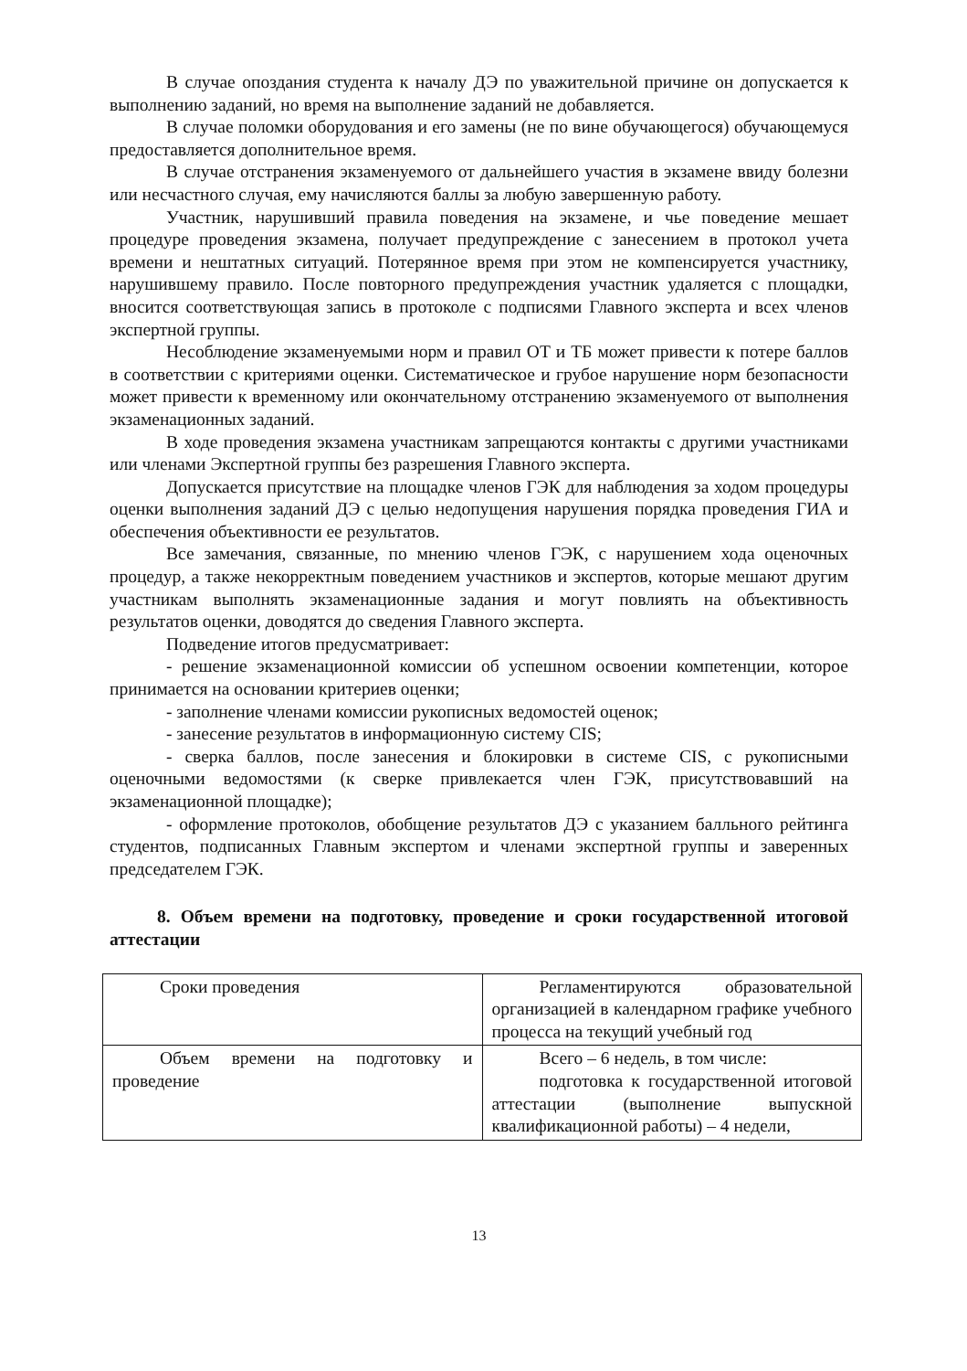В случае опоздания студента к началу ДЭ по уважительной причине он допускается к выполнению заданий, но время на выполнение заданий не добавляется.
В случае поломки оборудования и его замены (не по вине обучающегося) обучающемуся предоставляется дополнительное время.
В случае отстранения экзаменуемого от дальнейшего участия в экзамене ввиду болезни или несчастного случая, ему начисляются баллы за любую завершенную работу.
Участник, нарушивший правила поведения на экзамене, и чье поведение мешает процедуре проведения экзамена, получает предупреждение с занесением в протокол учета времени и нештатных ситуаций. Потерянное время при этом не компенсируется участнику, нарушившему правило. После повторного предупреждения участник удаляется с площадки, вносится соответствующая запись в протоколе с подписями Главного эксперта и всех членов экспертной группы.
Несоблюдение экзаменуемыми норм и правил ОТ и ТБ может привести к потере баллов в соответствии с критериями оценки. Систематическое и грубое нарушение норм безопасности может привести к временному или окончательному отстранению экзаменуемого от выполнения экзаменационных заданий.
В ходе проведения экзамена участникам запрещаются контакты с другими участниками или членами Экспертной группы без разрешения Главного эксперта.
Допускается присутствие на площадке членов ГЭК для наблюдения за ходом процедуры оценки выполнения заданий ДЭ с целью недопущения нарушения порядка проведения ГИА и обеспечения объективности ее результатов.
Все замечания, связанные, по мнению членов ГЭК, с нарушением хода оценочных процедур, а также некорректным поведением участников и экспертов, которые мешают другим участникам выполнять экзаменационные задания и могут повлиять на объективность результатов оценки, доводятся до сведения Главного эксперта.
Подведение итогов предусматривает:
- решение экзаменационной комиссии об успешном освоении компетенции, которое принимается на основании критериев оценки;
- заполнение членами комиссии рукописных ведомостей оценок;
- занесение результатов в информационную систему CIS;
- сверка баллов, после занесения и блокировки в системе CIS, с рукописными оценочными ведомостями (к сверке привлекается член ГЭК, присутствовавший на экзаменационной площадке);
- оформление протоколов, обобщение результатов ДЭ с указанием балльного рейтинга студентов, подписанных Главным экспертом и членами экспертной группы и заверенных председателем ГЭК.
8. Объем времени на подготовку, проведение и сроки государственной итоговой аттестации
| Сроки проведения | Регламентируются образовательной организацией в календарном графике учебного процесса на текущий учебный год |
| Объем времени на подготовку и проведение | Всего – 6 недель, в том числе: подготовка к государственной итоговой аттестации (выполнение выпускной квалификационной работы) – 4 недели, |
13